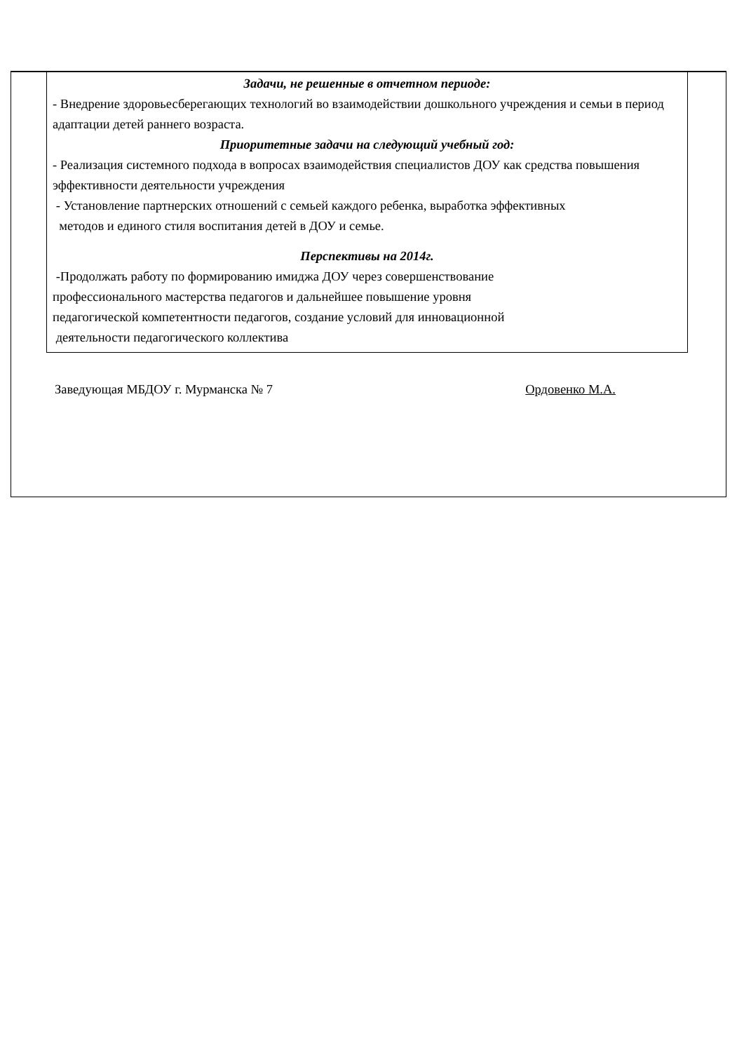Задачи, не решенные в отчетном периоде:
- Внедрение здоровьесберегающих технологий во взаимодействии дошкольного учреждения и семьи в период адаптации детей раннего возраста.
Приоритетные задачи на следующий учебный год:
- Реализация системного подхода в вопросах взаимодействия специалистов ДОУ как средства повышения эффективности деятельности учреждения
- Установление партнерских отношений с семьей каждого ребенка, выработка эффективных
методов и единого стиля воспитания детей в ДОУ и семье.
Перспективы на 2014г.
-Продолжать работу по формированию имиджа ДОУ через совершенствование
профессионального мастерства педагогов и дальнейшее повышение уровня
педагогической компетентности педагогов, создание условий для инновационной
деятельности педагогического коллектива
Заведующая МБДОУ г. Мурманска № 7 Ордовенко М.А.